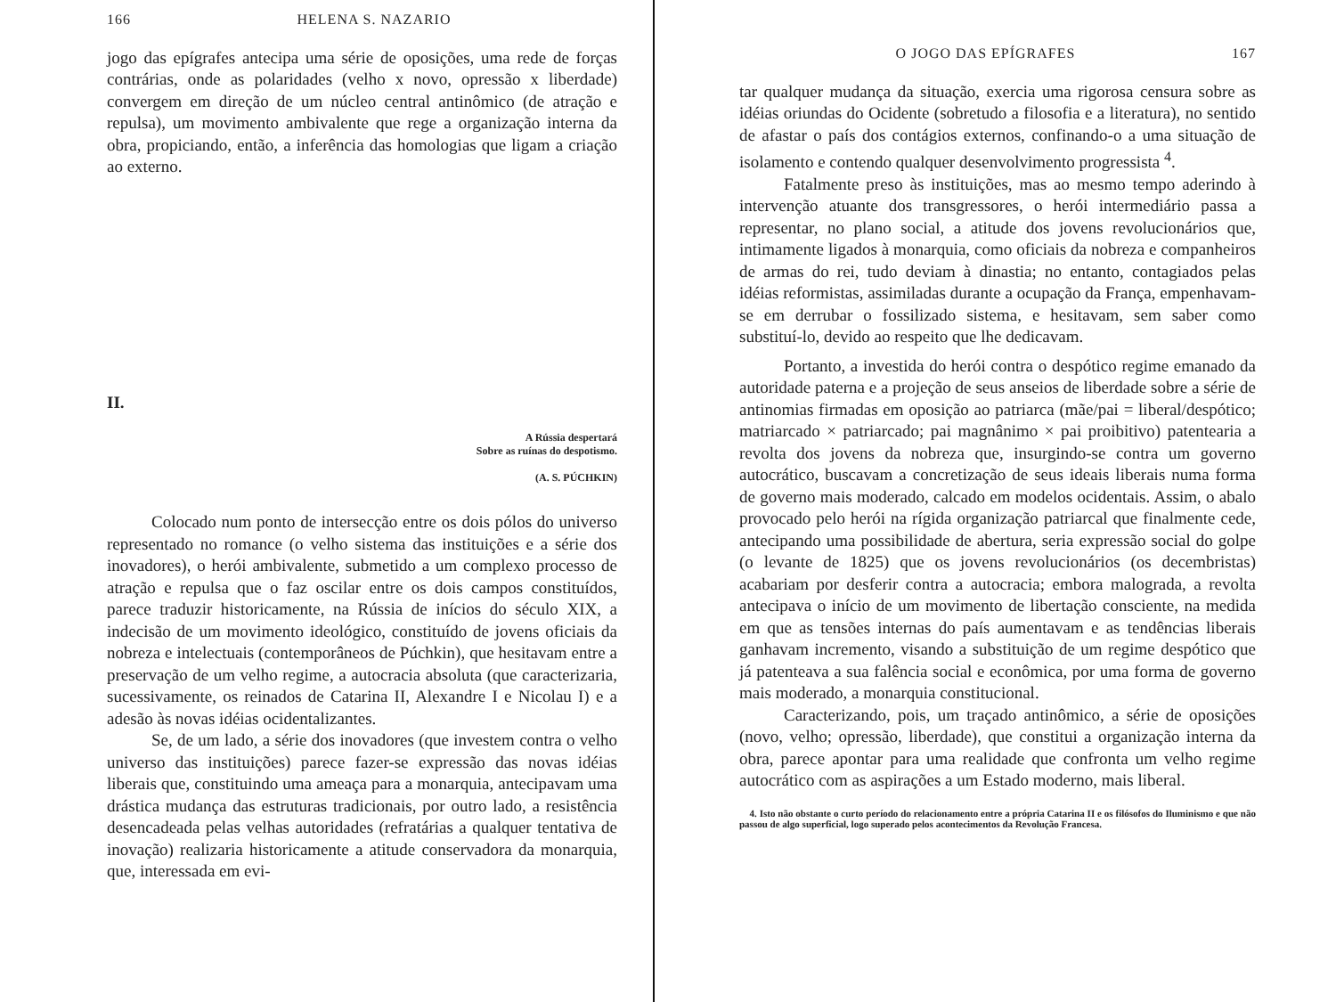166 HELENA S. NAZARIO
jogo das epígrafes antecipa uma série de oposições, uma rede de forças contrárias, onde as polaridades (velho x novo, opressão x liberdade) convergem em direção de um núcleo central antinômico (de atração e repulsa), um movimento ambivalente que rege a organização interna da obra, propiciando, então, a inferência das homologias que ligam a criação ao externo.
II.
A Rússia despertará
Sobre as ruínas do despotismo.
(A. S. PÚCHKIN)
Colocado num ponto de intersecção entre os dois pólos do universo representado no romance (o velho sistema das instituições e a série dos inovadores), o herói ambivalente, submetido a um complexo processo de atração e repulsa que o faz oscilar entre os dois campos constituídos, parece traduzir historicamente, na Rússia de inícios do século XIX, a indecisão de um movimento ideológico, constituído de jovens oficiais da nobreza e intelectuais (contemporâneos de Púchkin), que hesitavam entre a preservação de um velho regime, a autocracia absoluta (que caracterizaria, sucessivamente, os reinados de Catarina II, Alexandre I e Nicolau I) e a adesão às novas idéias ocidentalizantes.
Se, de um lado, a série dos inovadores (que investem contra o velho universo das instituições) parece fazer-se expressão das novas idéias liberais que, constituindo uma ameaça para a monarquia, antecipavam uma drástica mudança das estruturas tradicionais, por outro lado, a resistência desencadeada pelas velhas autoridades (refratárias a qualquer tentativa de inovação) realizaria historicamente a atitude conservadora da monarquia, que, interessada em evi-
O JOGO DAS EPÍGRAFES 167
tar qualquer mudança da situação, exercia uma rigorosa censura sobre as idéias oriundas do Ocidente (sobretudo a filosofia e a literatura), no sentido de afastar o país dos contágios externos, confinando-o a uma situação de isolamento e contendo qualquer desenvolvimento progressista <sup>4</sup>.
Fatalmente preso às instituições, mas ao mesmo tempo aderindo à intervenção atuante dos transgressores, o herói intermediário passa a representar, no plano social, a atitude dos jovens revolucionários que, intimamente ligados à monarquia, como oficiais da nobreza e companheiros de armas do rei, tudo deviam à dinastia; no entanto, contagiados pelas idéias reformistas, assimiladas durante a ocupação da França, empenhavam-se em derrubar o fossilizado sistema, e hesitavam, sem saber como substituí-lo, devido ao respeito que lhe dedicavam.
Portanto, a investida do herói contra o despótico regime emanado da autoridade paterna e a projeção de seus anseios de liberdade sobre a série de antinomias firmadas em oposição ao patriarca (mãe/pai = liberal/despótico; matriarcado × patriarcado; pai magnânimo × pai proibitivo) patentearia a revolta dos jovens da nobreza que, insurgindo-se contra um governo autocrático, buscavam a concretização de seus ideais liberais numa forma de governo mais moderado, calcado em modelos ocidentais. Assim, o abalo provocado pelo herói na rígida organização patriarcal que finalmente cede, antecipando uma possibilidade de abertura, seria expressão social do golpe (o levante de 1825) que os jovens revolucionários (os decembristas) acabariam por desferir contra a autocracia; embora malograda, a revolta antecipava o início de um movimento de libertação consciente, na medida em que as tensões internas do país aumentavam e as tendências liberais ganhavam incremento, visando a substituição de um regime despótico que já patenteava a sua falência social e econômica, por uma forma de governo mais moderado, a monarquia constitucional.
Caracterizando, pois, um traçado antinômico, a série de oposições (novo, velho; opressão, liberdade), que constitui a organização interna da obra, parece apontar para uma realidade que confronta um velho regime autocrático com as aspirações a um Estado moderno, mais liberal.
4. Isto não obstante o curto período do relacionamento entre a própria Catarina II e os filósofos do Iluminismo e que não passou de algo superficial, logo superado pelos acontecimentos da Revolução Francesa.